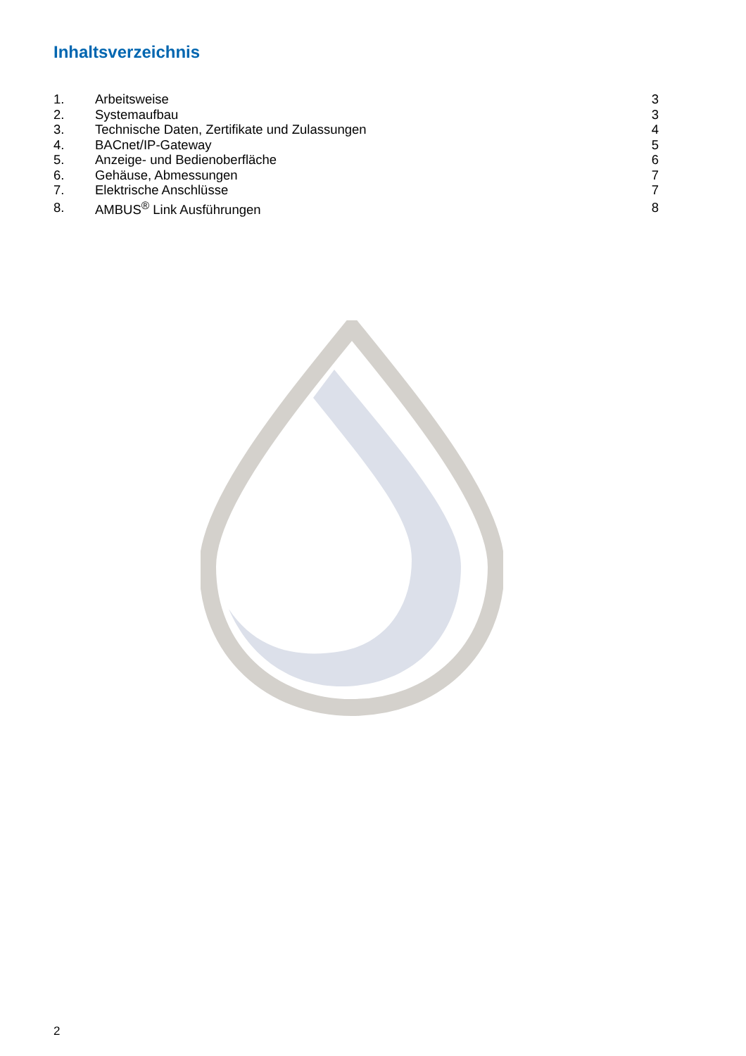Inhaltsverzeichnis
| 1. | Arbeitsweise | 3 |
| 2. | Systemaufbau | 3 |
| 3. | Technische Daten, Zertifikate und Zulassungen | 4 |
| 4. | BACnet/IP-Gateway | 5 |
| 5. | Anzeige- und Bedienoberfläche | 6 |
| 6. | Gehäuse, Abmessungen | 7 |
| 7. | Elektrische Anschlüsse | 7 |
| 8. | AMBUS<sup>®</sup> Link Ausführungen | 8 |
2